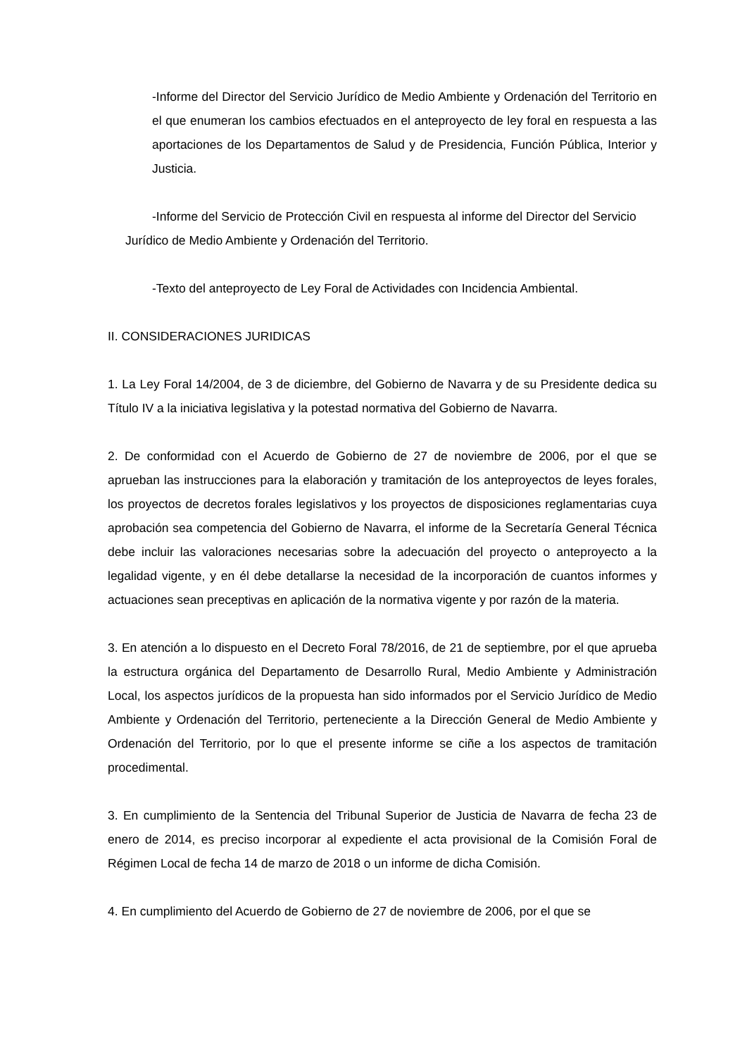-Informe del Director del Servicio Jurídico de Medio Ambiente y Ordenación del Territorio en el que enumeran los cambios efectuados en el anteproyecto de ley foral en respuesta a las aportaciones de los Departamentos de Salud y de Presidencia, Función Pública, Interior y Justicia.
-Informe del Servicio de Protección Civil en respuesta al informe del Director del Servicio Jurídico de Medio Ambiente y Ordenación del Territorio.
-Texto del anteproyecto de Ley Foral de Actividades con Incidencia Ambiental.
II. CONSIDERACIONES JURIDICAS
1. La Ley Foral 14/2004, de 3 de diciembre, del Gobierno de Navarra y de su Presidente dedica su Título IV a la iniciativa legislativa y la potestad normativa del Gobierno de Navarra.
2. De conformidad con el Acuerdo de Gobierno de 27 de noviembre de 2006, por el que se aprueban las instrucciones para la elaboración y tramitación de los anteproyectos de leyes forales, los proyectos de decretos forales legislativos y los proyectos de disposiciones reglamentarias cuya aprobación sea competencia del Gobierno de Navarra, el informe de la Secretaría General Técnica debe incluir las valoraciones necesarias sobre la adecuación del proyecto o anteproyecto a la legalidad vigente, y en él debe detallarse la necesidad de la incorporación de cuantos informes y actuaciones sean preceptivas en aplicación de la normativa vigente y por razón de la materia.
3. En atención a lo dispuesto en el Decreto Foral 78/2016, de 21 de septiembre, por el que aprueba la estructura orgánica del Departamento de Desarrollo Rural, Medio Ambiente y Administración Local, los aspectos jurídicos de la propuesta han sido informados por el Servicio Jurídico de Medio Ambiente y Ordenación del Territorio, perteneciente a la Dirección General de Medio Ambiente y Ordenación del Territorio, por lo que el presente informe se ciñe a los aspectos de tramitación procedimental.
3. En cumplimiento de la Sentencia del Tribunal Superior de Justicia de Navarra de fecha 23 de enero de 2014, es preciso incorporar al expediente el acta provisional de la Comisión Foral de Régimen Local de fecha 14 de marzo de 2018 o un informe de dicha Comisión.
4. En cumplimiento del Acuerdo de Gobierno de 27 de noviembre de 2006, por el que se